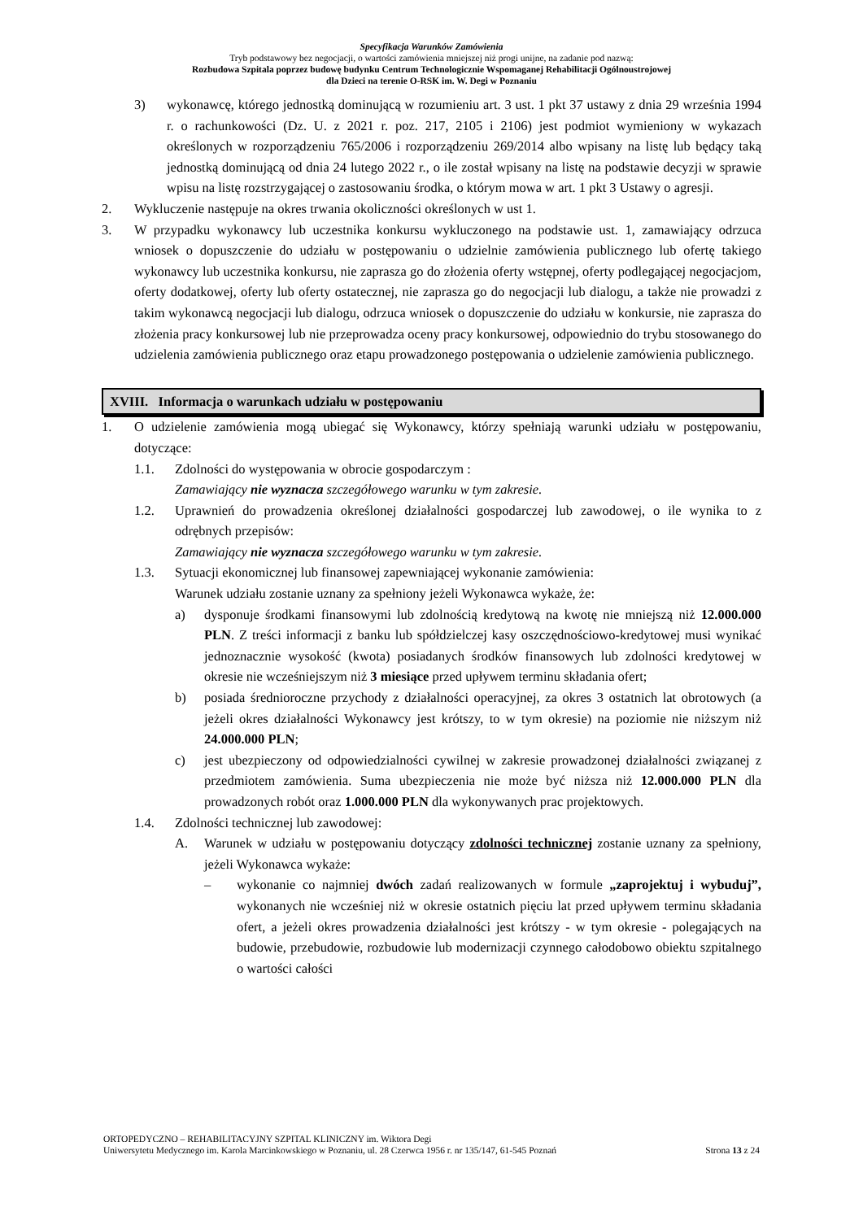Specyfikacja Warunków Zamówienia
Tryb podstawowy bez negocjacji, o wartości zamówienia mniejszej niż progi unijne, na zadanie pod nazwą:
Rozbudowa Szpitala poprzez budowę budynku Centrum Technologicznie Wspomaganej Rehabilitacji Ogólnoustrojowej
dla Dzieci na terenie O-RSK im. W. Degi w Poznaniu
3) wykonawcę, którego jednostką dominującą w rozumieniu art. 3 ust. 1 pkt 37 ustawy z dnia 29 września 1994 r. o rachunkowości (Dz. U. z 2021 r. poz. 217, 2105 i 2106) jest podmiot wymieniony w wykazach określonych w rozporządzeniu 765/2006 i rozporządzeniu 269/2014 albo wpisany na listę lub będący taką jednostką dominującą od dnia 24 lutego 2022 r., o ile został wpisany na listę na podstawie decyzji w sprawie wpisu na listę rozstrzygającej o zastosowaniu środka, o którym mowa w art. 1 pkt 3 Ustawy o agresji.
2. Wykluczenie następuje na okres trwania okoliczności określonych w ust 1.
3. W przypadku wykonawcy lub uczestnika konkursu wykluczonego na podstawie ust. 1, zamawiający odrzuca wniosek o dopuszczenie do udziału w postępowaniu o udzielnie zamówienia publicznego lub ofertę takiego wykonawcy lub uczestnika konkursu, nie zaprasza go do złożenia oferty wstępnej, oferty podlegającej negocjacjom, oferty dodatkowej, oferty lub oferty ostatecznej, nie zaprasza go do negocjacji lub dialogu, a także nie prowadzi z takim wykonawcą negocjacji lub dialogu, odrzuca wniosek o dopuszczenie do udziału w konkursie, nie zaprasza do złożenia pracy konkursowej lub nie przeprowadza oceny pracy konkursowej, odpowiednio do trybu stosowanego do udzielenia zamówienia publicznego oraz etapu prowadzonego postępowania o udzielenie zamówienia publicznego.
XVIII. Informacja o warunkach udziału w postępowaniu
1. O udzielenie zamówienia mogą ubiegać się Wykonawcy, którzy spełniają warunki udziału w postępowaniu, dotyczące:
1.1. Zdolności do występowania w obrocie gospodarczym :
Zamawiający nie wyznacza szczegółowego warunku w tym zakresie.
1.2. Uprawnień do prowadzenia określonej działalności gospodarczej lub zawodowej, o ile wynika to z odrębnych przepisów:
Zamawiający nie wyznacza szczegółowego warunku w tym zakresie.
1.3. Sytuacji ekonomicznej lub finansowej zapewniającej wykonanie zamówienia:
Warunek udziału zostanie uznany za spełniony jeżeli Wykonawca wykaże, że:
a) dysponuje środkami finansowymi lub zdolnością kredytową na kwotę nie mniejszą niż 12.000.000 PLN. Z treści informacji z banku lub spółdzielczej kasy oszczędnościowo-kredytowej musi wynikać jednoznacznie wysokość (kwota) posiadanych środków finansowych lub zdolności kredytowej w okresie nie wcześniejszym niż 3 miesiące przed upływem terminu składania ofert;
b) posiada średnioroczne przychody z działalności operacyjnej, za okres 3 ostatnich lat obrotowych (a jeżeli okres działalności Wykonawcy jest krótszy, to w tym okresie) na poziomie nie niższym niż 24.000.000 PLN;
c) jest ubezpieczony od odpowiedzialności cywilnej w zakresie prowadzonej działalności związanej z przedmiotem zamówienia. Suma ubezpieczenia nie może być niższa niż 12.000.000 PLN dla prowadzonych robót oraz 1.000.000 PLN dla wykonywanych prac projektowych.
1.4. Zdolności technicznej lub zawodowej:
A. Warunek w udziału w postępowaniu dotyczący zdolności technicznej zostanie uznany za spełniony, jeżeli Wykonawca wykaże:
– wykonanie co najmniej dwóch zadań realizowanych w formule „zaprojektuj i wybuduj”, wykonanych nie wcześniej niż w okresie ostatnich pięciu lat przed upływem terminu składania ofert, a jeżeli okres prowadzenia działalności jest krótszy - w tym okresie - polegających na budowie, przebudowie, rozbudowie lub modernizacji czynnego całodobowo obiektu szpitalnego o wartości całości
ORTOPEDYCZNO – REHABILITACYJNY SZPITAL KLINICZNY im. Wiktora Degi
Uniwersytetu Medycznego im. Karola Marcinkowskiego w Poznaniu, ul. 28 Czerwca 1956 r. nr 135/147, 61-545 Poznań Strona 13 z 24